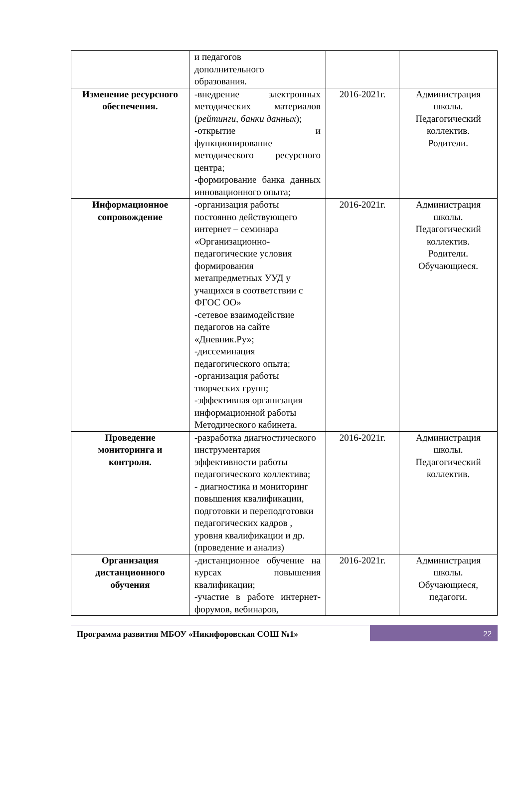| | и педагогов дополнительного образования. | | |
| Изменение ресурсного обеспечения. | -внедрение электронных методических материалов ( рейтинги, банки данных ); -открытие и функционирование методического ресурсного центра; -формирование банка данных инновационного опыта; | 2016-2021г. | Администрация школы. Педагогический коллектив. Родители. |
| Информационное сопровождение | -организация работы постоянно действующего интернет – семинара «Организационно-педагогические условия формирования метапредметных УУД у учащихся в соответствии с ФГОС ОО» -сетевое взаимодействие педагогов на сайте «Дневник.Ру»; -диссеминация педагогического опыта; -организация работы творческих групп; -эффективная организация информационной работы Методического кабинета. | 2016-2021г. | Администрация школы. Педагогический коллектив. Родители. Обучающиеся. |
| Проведение мониторинга и контроля. | -разработка диагностического инструментария эффективности работы педагогического коллектива; - диагностика и мониторинг повышения квалификации, подготовки и переподготовки педагогических кадров , уровня квалификации и др. (проведение и анализ) | 2016-2021г. | Администрация школы. Педагогический коллектив. |
| Организация дистанционного обучения | -дистанционное обучение на курсах повышения квалификации; -участие в работе интернет-форумов, вебинаров, | 2016-2021г. | Администрация школы. Обучающиеся, педагоги. |
Программа развития МБОУ «Никифоровская СОШ №1»
22